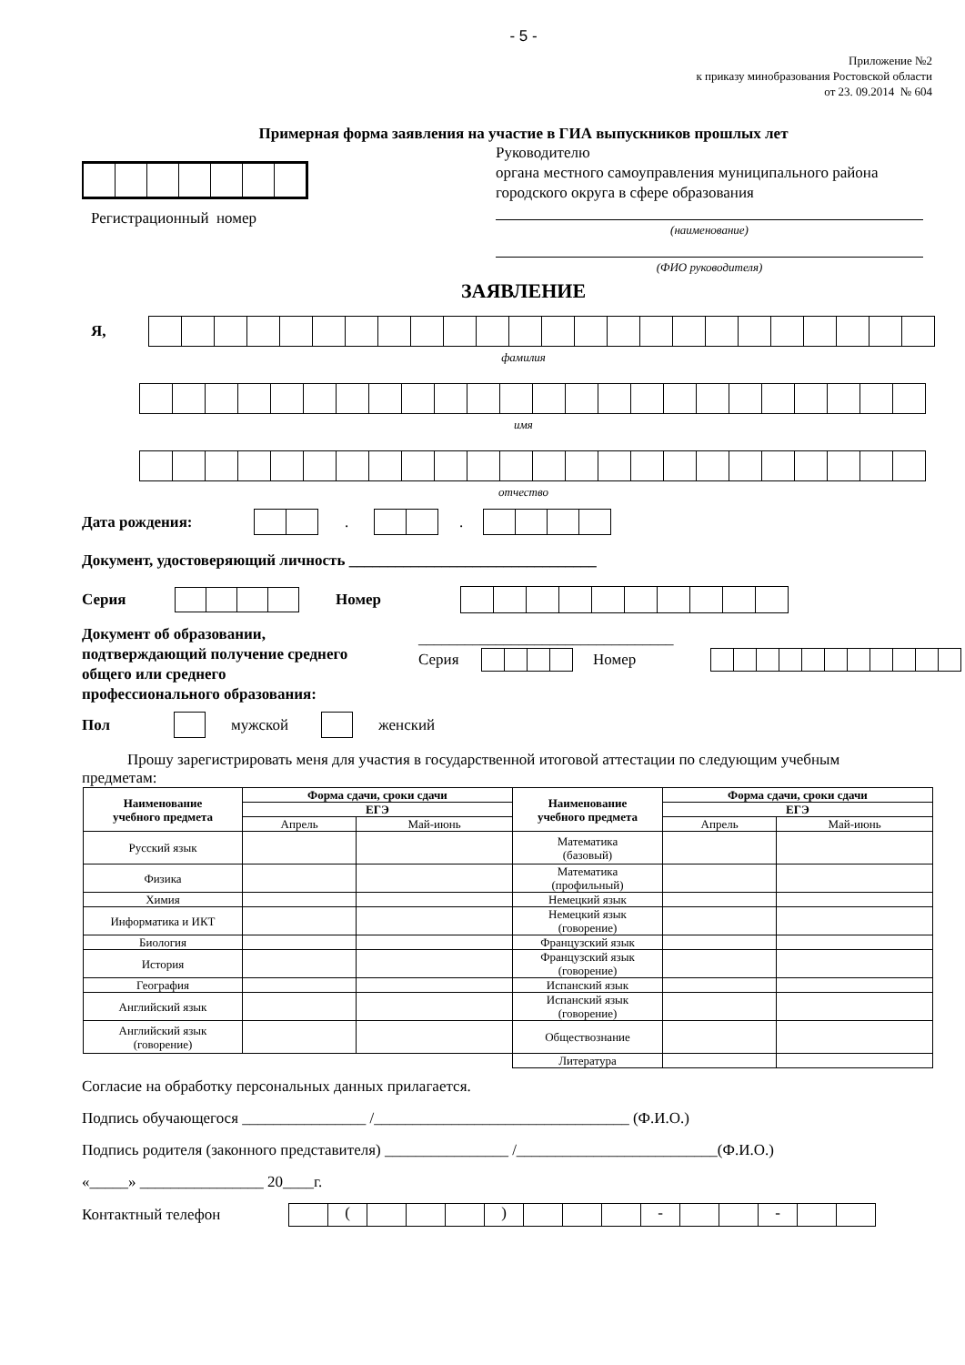- 5 -
Приложение №2
к приказу минобразования Ростовской области
от 23. 09.2014 № 604
Примерная форма заявления на участие в ГИА выпускников прошлых лет
Регистрационный номер
Руководителю
органа местного самоуправления муниципального района городского округа в сфере образования
(наименование)
(ФИО руководителя)
ЗАЯВЛЕНИЕ
Я,
фамилия
имя
отчество
Дата рождения: . .
Документ, удостоверяющий личность ________________________________
Серия Номер
Документ об образовании,
подтверждающий получение среднего
общего или среднего
профессионального образования:
_________________________________
Серия Номер
Пол мужской женский
Прошу зарегистрировать меня для участия в государственной итоговой аттестации по следующим учебным предметам:
| Наименование учебного предмета | Форма сдачи, сроки сдачи | | Наименование учебного предмета | Форма сдачи, сроки сдачи | |
| --- | --- | --- | --- | --- | --- |
| | ЕГЭ | | | ЕГЭ | |
| | Апрель | Май-июнь | | Апрель | Май-июнь |
| Русский язык | | | Математика (базовый) | | |
| Физика | | | Математика (профильный) | | |
| Химия | | | Немецкий язык | | |
| Информатика и ИКТ | | | Немецкий язык (говорение) | | |
| Биология | | | Французский язык | | |
| История | | | Французский язык (говорение) | | |
| География | | | Испанский язык | | |
| Английский язык | | | Испанский язык (говорение) | | |
| Английский язык (говорение) | | | Обществознание | | |
| | | | Литература | | |
Согласие на обработку персональных данных прилагается.
Подпись обучающегося ________________ /_________________________________ (Ф.И.О.)
Подпись родителя (законного представителя) ________________ /__________________________(Ф.И.О.)
«_____» ________________ 20____г.
Контактный телефон
( ) - -